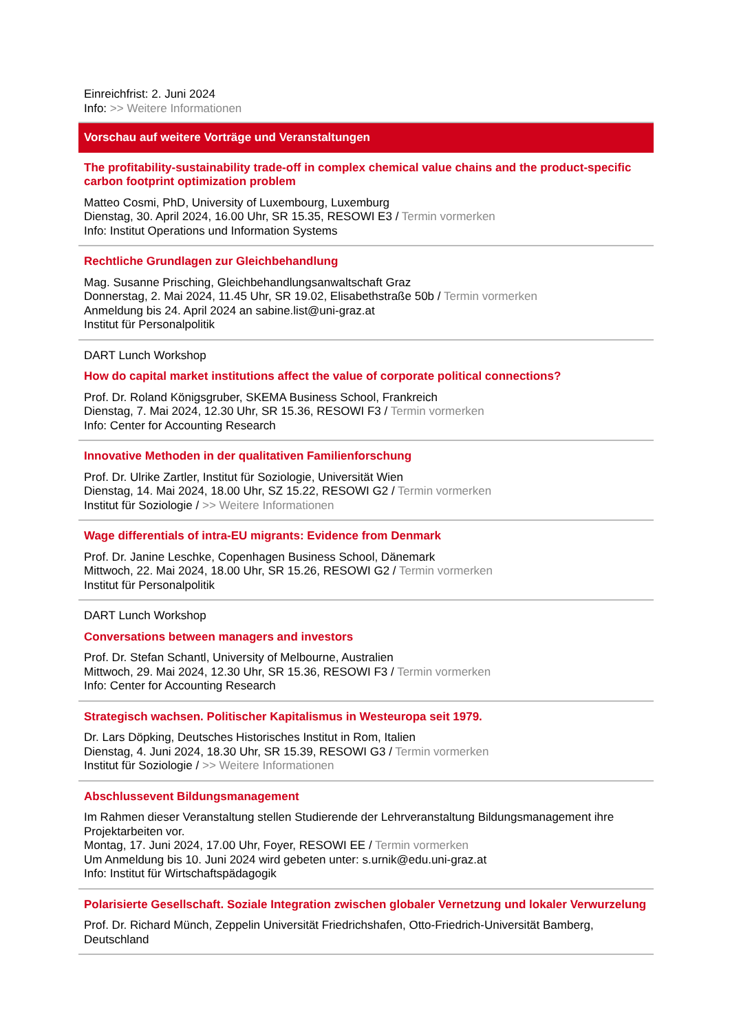Einreichfrist: 2. Juni 2024
Info: >> Weitere Informationen
Vorschau auf weitere Vorträge und Veranstaltungen
The profitability-sustainability trade-off in complex chemical value chains and the product-specific carbon footprint optimization problem
Matteo Cosmi, PhD, University of Luxembourg, Luxemburg
Dienstag, 30. April 2024, 16.00 Uhr, SR 15.35, RESOWI E3 / Termin vormerken
Info: Institut Operations und Information Systems
Rechtliche Grundlagen zur Gleichbehandlung
Mag. Susanne Prisching, Gleichbehandlungsanwaltschaft Graz
Donnerstag, 2. Mai 2024, 11.45 Uhr, SR 19.02, Elisabethstraße 50b / Termin vormerken
Anmeldung bis 24. April 2024 an sabine.list@uni-graz.at
Institut für Personalpolitik
DART Lunch Workshop
How do capital market institutions affect the value of corporate political connections?
Prof. Dr. Roland Königsgruber, SKEMA Business School, Frankreich
Dienstag, 7. Mai 2024, 12.30 Uhr, SR 15.36, RESOWI F3 / Termin vormerken
Info: Center for Accounting Research
Innovative Methoden in der qualitativen Familienforschung
Prof. Dr. Ulrike Zartler, Institut für Soziologie, Universität Wien
Dienstag, 14. Mai 2024, 18.00 Uhr, SZ 15.22, RESOWI G2 / Termin vormerken
Institut für Soziologie / >> Weitere Informationen
Wage differentials of intra-EU migrants: Evidence from Denmark
Prof. Dr. Janine Leschke, Copenhagen Business School, Dänemark
Mittwoch, 22. Mai 2024, 18.00 Uhr, SR 15.26, RESOWI G2 / Termin vormerken
Institut für Personalpolitik
DART Lunch Workshop
Conversations between managers and investors
Prof. Dr. Stefan Schantl, University of Melbourne, Australien
Mittwoch, 29. Mai 2024, 12.30 Uhr, SR 15.36, RESOWI F3 / Termin vormerken
Info: Center for Accounting Research
Strategisch wachsen. Politischer Kapitalismus in Westeuropa seit 1979.
Dr. Lars Döpking, Deutsches Historisches Institut in Rom, Italien
Dienstag, 4. Juni 2024, 18.30 Uhr, SR 15.39, RESOWI G3 / Termin vormerken
Institut für Soziologie / >> Weitere Informationen
Abschlussevent Bildungsmanagement
Im Rahmen dieser Veranstaltung stellen Studierende der Lehrveranstaltung Bildungsmanagement ihre Projektarbeiten vor.
Montag, 17. Juni 2024, 17.00 Uhr, Foyer, RESOWI EE / Termin vormerken
Um Anmeldung bis 10. Juni 2024 wird gebeten unter: s.urnik@edu.uni-graz.at
Info: Institut für Wirtschaftspädagogik
Polarisierte Gesellschaft. Soziale Integration zwischen globaler Vernetzung und lokaler Verwurzelung
Prof. Dr. Richard Münch, Zeppelin Universität Friedrichshafen, Otto-Friedrich-Universität Bamberg, Deutschland